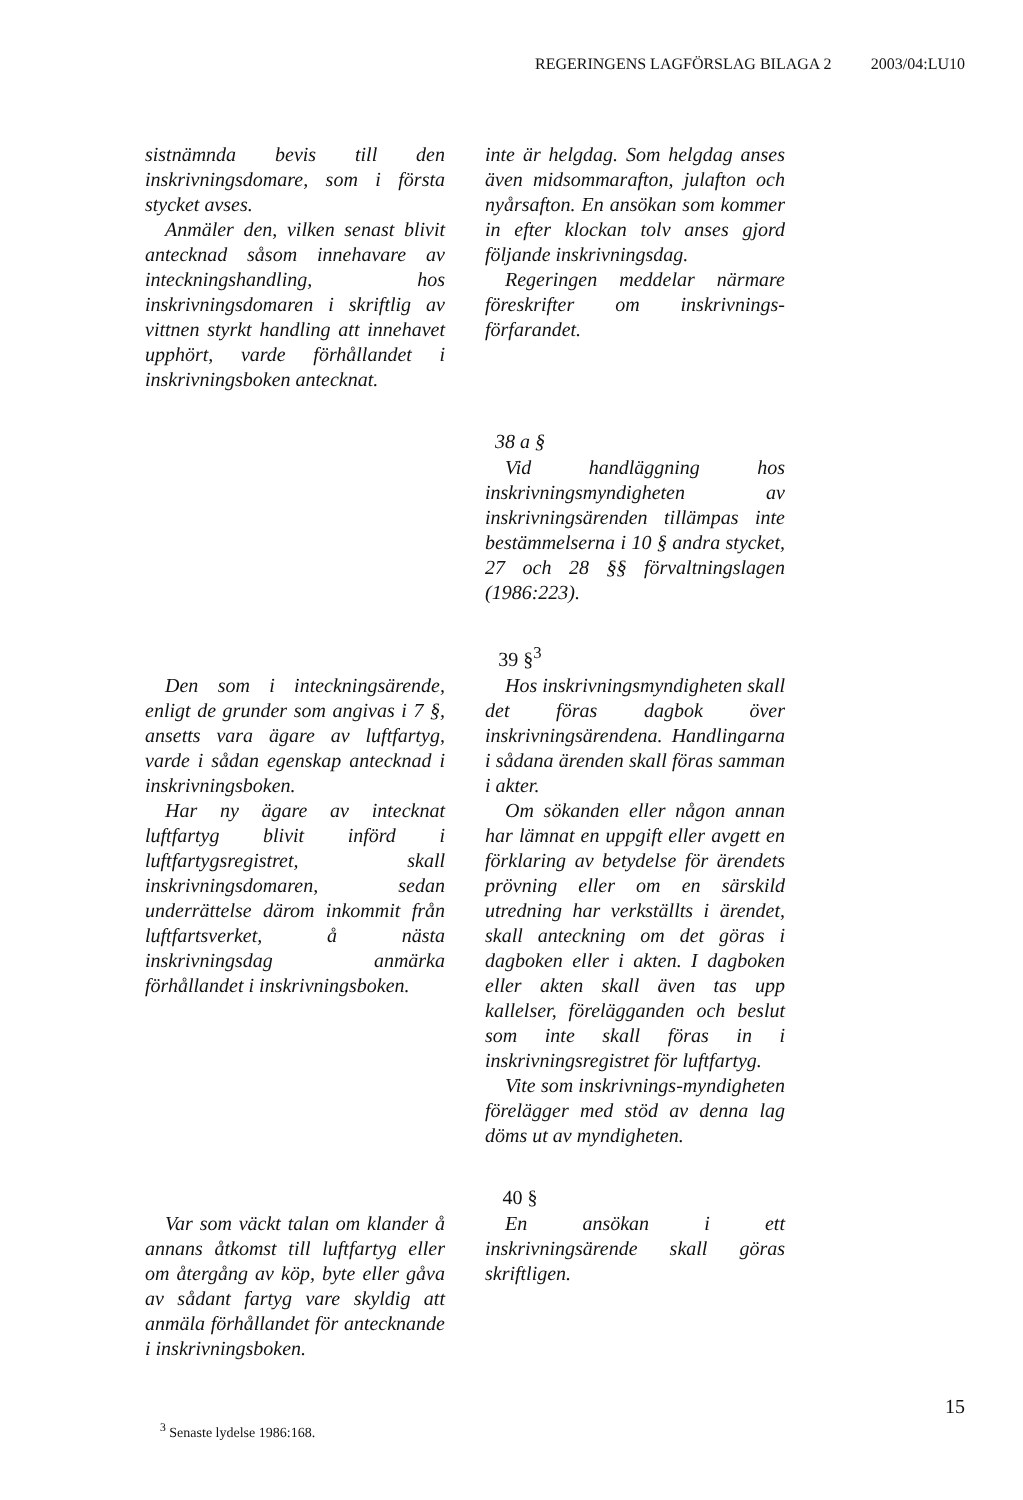REGERINGENS LAGFÖRSLAG BILAGA 2 2003/04:LU10
sistnämnda bevis till den inskrivningsdomare, som i första stycket avses.
Anmäler den, vilken senast blivit antecknad såsom innehavare av inteckningshandling, hos inskrivningsdomaren i skriftlig av vittnen styrkt handling att innehavet upphört, varde förhållandet i inskrivningsboken antecknat.
inte är helgdag. Som helgdag anses även midsommarafton, julafton och nyårsafton. En ansökan som kommer in efter klockan tolv anses gjord följande inskrivningsdag.
Regeringen meddelar närmare föreskrifter om inskrivnings-förfarandet.
38 a §
Vid handläggning hos inskrivningsmyndigheten av inskrivningsärenden tillämpas inte bestämmelserna i 10 § andra stycket, 27 och 28 §§ förvaltningslagen (1986:223).
39 §<sup>3</sup>
Den som i inteckningsärende, enligt de grunder som angivas i 7 §, ansetts vara ägare av luftfartyg, varde i sådan egenskap antecknad i inskrivningsboken.
Har ny ägare av intecknat luftfartyg blivit införd i luftfartygsregistret, skall inskrivningsdomaren, sedan underrättelse därom inkommit från luftfartsverket, å nästa inskrivningsdag anmärka förhållandet i inskrivningsboken.
Hos inskrivningsmyndigheten skall det föras dagbok över inskrivningsärendena. Handlingarna i sådana ärenden skall föras samman i akter.
Om sökanden eller någon annan har lämnat en uppgift eller avgett en förklaring av betydelse för ärendets prövning eller om en särskild utredning har verkställts i ärendet, skall anteckning om det göras i dagboken eller i akten. I dagboken eller akten skall även tas upp kallelser, förelägganden och beslut som inte skall föras in i inskrivningsregistret för luftfartyg.
Vite som inskrivnings-myndigheten förelägger med stöd av denna lag döms ut av myndigheten.
40 §
Var som väckt talan om klander å annans åtkomst till luftfartyg eller om återgång av köp, byte eller gåva av sådant fartyg vare skyldig att anmäla förhållandet för antecknande i inskrivningsboken.
En ansökan i ett inskrivningsärende skall göras skriftligen.
<sup>3</sup> Senaste lydelse 1986:168.
15